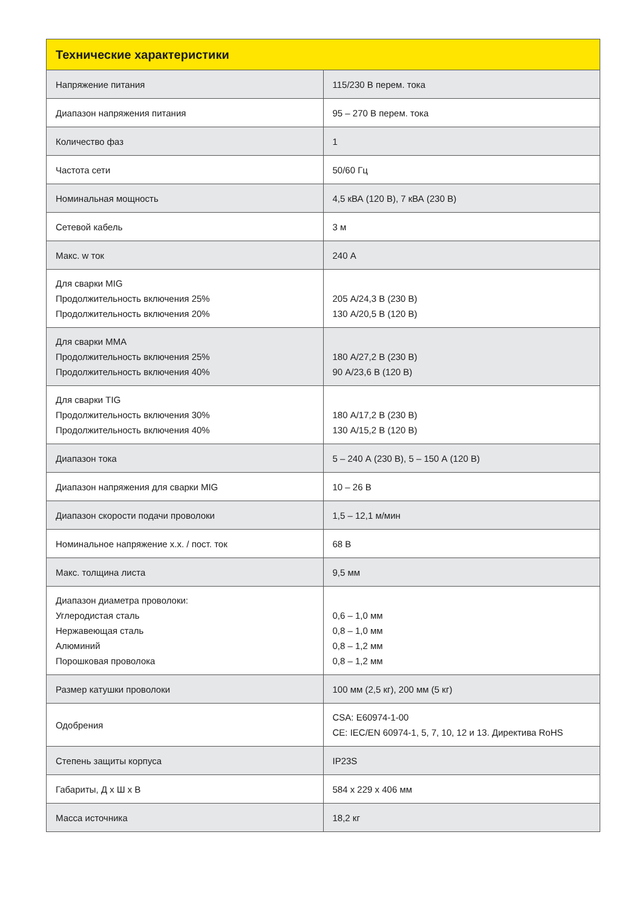| Технические характеристики | |
| --- | --- |
| Напряжение питания | 115/230 В перем. тока |
| Диапазон напряжения питания | 95 – 270 В перем. тока |
| Количество фаз | 1 |
| Частота сети | 50/60 Гц |
| Номинальная мощность | 4,5 кВА (120 В), 7 кВА (230 В) |
| Сетевой кабель | 3 м |
| Макс. w ток | 240 А |
| Для сварки MIG Продолжительность включения 25% Продолжительность включения 20% | 205 А/24,3 В (230 В) 130 А/20,5 В (120 В) |
| Для сварки MMA Продолжительность включения 25% Продолжительность включения 40% | 180 А/27,2 В (230 В) 90 А/23,6 В (120 В) |
| Для сварки TIG Продолжительность включения 30% Продолжительность включения 40% | 180 А/17,2 В (230 В) 130 А/15,2 В (120 В) |
| Диапазон тока | 5 – 240 А (230 В), 5 – 150 А (120 В) |
| Диапазон напряжения для сварки MIG | 10 – 26 В |
| Диапазон скорости подачи проволоки | 1,5 – 12,1 м/мин |
| Номинальное напряжение х.х. / пост. ток | 68 В |
| Макс. толщина листа | 9,5 мм |
| Диапазон диаметра проволоки: Углеродистая сталь Нержавеющая сталь Алюминий Порошковая проволока | 0,6 – 1,0 мм 0,8 – 1,0 мм 0,8 – 1,2 мм 0,8 – 1,2 мм |
| Размер катушки проволоки | 100 мм (2,5 кг), 200 мм (5 кг) |
| Одобрения | CSA: E60974-1-00 CE: IEC/EN 60974-1, 5, 7, 10, 12 и 13. Директива RoHS |
| Степень защиты корпуса | IP23S |
| Габариты, Д х Ш х В | 584 x 229 x 406 мм |
| Масса источника | 18,2 кг |